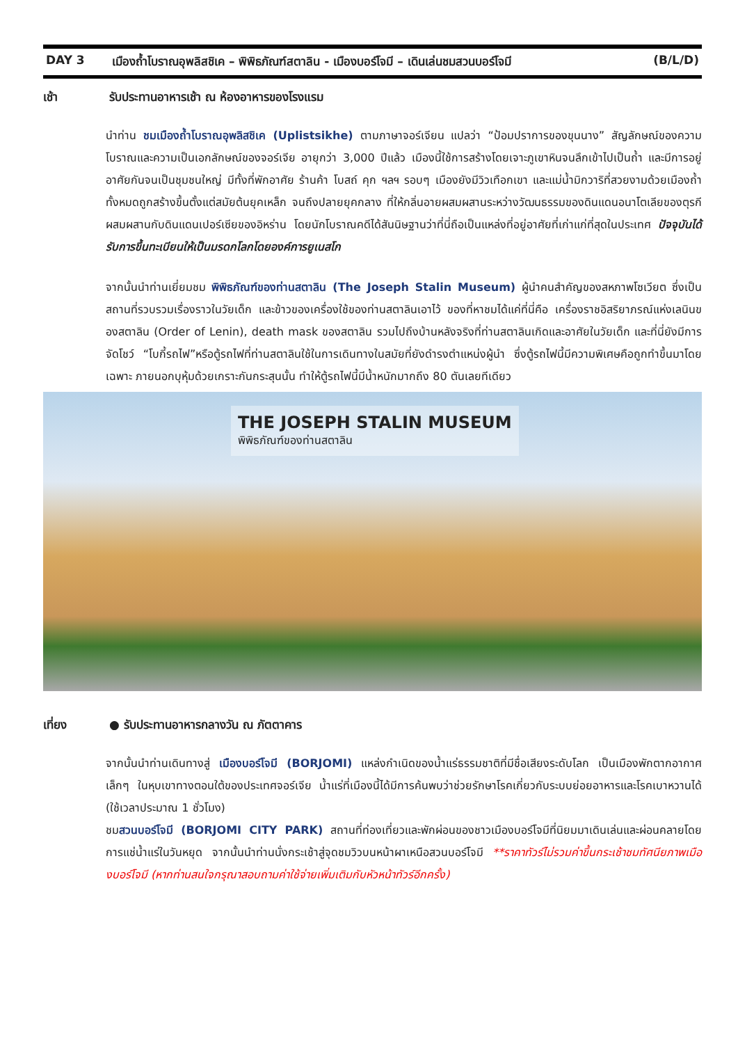DAY 3 เมืองถ้ำโบราณอุพลิสชิเค – พิพิธภัณฑ์สตาลิน - เมืองบอร์โจมี – เดินเล่นชมสวนบอร์โจมี (B/L/D)
เช้า รับประทานอาหารเช้า ณ ห้องอาหารของโรงแรม
นำท่าน ชมเมืองถ้ำโบราณอุพลิสชิเค (Uplistsikhe) ตามภาษาจอร์เจียน แปลว่า “ป้อมปราการของขุนนาง” สัญลักษณ์ของความโบราณและความเป็นเอกลักษณ์ของจอร์เจีย อายุกว่า 3,000 ปีแล้ว เมืองนี้ใช้การสร้างโดยเจาะภูเขาหินจนลึกเข้าไปเป็นถ้ำ และมีการอยู่อาศัยกันจนเป็นชุมชนใหญ่ มีทั้งที่พักอาศัย ร้านค้า โบสถ์ คุก ฯลฯ รอบๆ เมืองยังมีวิวเทือกเขา และแม่น้ำมิกวาริที่สวยงามด้วยเมืองถ้ำ ทั้งหมดถูกสร้างขึ้นตั้งแต่สมัยต้นยุคเหล็ก จนถึงปลายยุคกลาง ที่ให้กลิ่นอายผสมผสานระหว่างวัฒนธรรมของดินแดนอนาโตเลียของตุรกี ผสมผสานกับดินแดนเปอร์เซียของอิหร่าน โดยนักโบราณคดีได้สันนิษฐานว่าที่นี่ถือเป็นแหล่งที่อยู่อาศัยที่เก่าแก่ที่สุดในประเทศ ปัจจุบันได้รับการขึ้นทะเบียนให้เป็นมรดกโลกโดยองค์การยูเนสโก
จากนั้นนำท่านเยี่ยมชม พิพิธภัณฑ์ของท่านสตาลิน (The Joseph Stalin Museum) ผู้นำคนสำคัญของสหภาพโซเวียต ซึ่งเป็นสถานที่รวบรวมเรื่องราวในวัยเด็ก และข้าวของเครื่องใช้ของท่านสตาลินเอาไว้ ของที่หาชมได้แค่ที่นี่คือ เครื่องราชอิสริยาภรณ์แห่งเลนินของสตาลิน (Order of Lenin), death mask ของสตาลิน รวมไปถึงบ้านหลังจริงที่ท่านสตาลินเกิดและอาศัยในวัยเด็ก และที่นี่ยังมีการจัดโชว์ “โบกี้รถไฟ”หรือตู้รถไฟที่ท่านสตาลินใช้ในการเดินทางในสมัยที่ยังดำรงตำแหน่งผู้นำ ซึ่งตู้รถไฟนี้มีความพิเศษคือถูกทำขึ้นมาโดยเฉพาะ ภายนอกบุหุ้มด้วยเกราะกันกระสุนนั้น ทำให้ตู้รถไฟนี้มีน้ำหนักมากถึง 80 ตันเลยทีเดียว
THE JOSEPH STALIN MUSEUM
พิพิธภัณฑ์ของท่านสตาลิน
เที่ยง ● รับประทานอาหารกลางวัน ณ ภัตตาคาร
จากนั้นนำท่านเดินทางสู่ เมืองบอร์โจมี (BORJOMI) แหล่งกำเนิดของน้ำแร่ธรรมชาติที่มีชื่อเสียงระดับโลก เป็นเมืองพักตากอากาศเล็กๆ ในหุบเขาทางตอนใต้ของประเทศจอร์เจีย น้ำแร่ที่เมืองนี้ได้มีการค้นพบว่าช่วยรักษาโรคเกี่ยวกับระบบย่อยอาหารและโรคเบาหวานได้ (ใช้เวลาประมาณ 1 ชั่วโมง)
ชมสวนบอร์โจมี (BORJOMI CITY PARK) สถานที่ท่องเที่ยวและพักผ่อนของชาวเมืองบอร์โจมีที่นิยมมาเดินเล่นและผ่อนคลายโดยการแช่น้ำแร่ในวันหยุด จากนั้นนำท่านนั่งกระเช้าสู่จุดชมวิวบนหน้าผาเหนือสวนบอร์โจมี **ราคาทัวร์ไม่รวมค่าขึ้นกระเช้าชมทัศนียภาพเมืองบอร์โจมี (หากท่านสนใจกรุณาสอบถามค่าใช้จ่ายเพิ่มเติมกับหัวหน้าทัวร์อีกครั้ง)